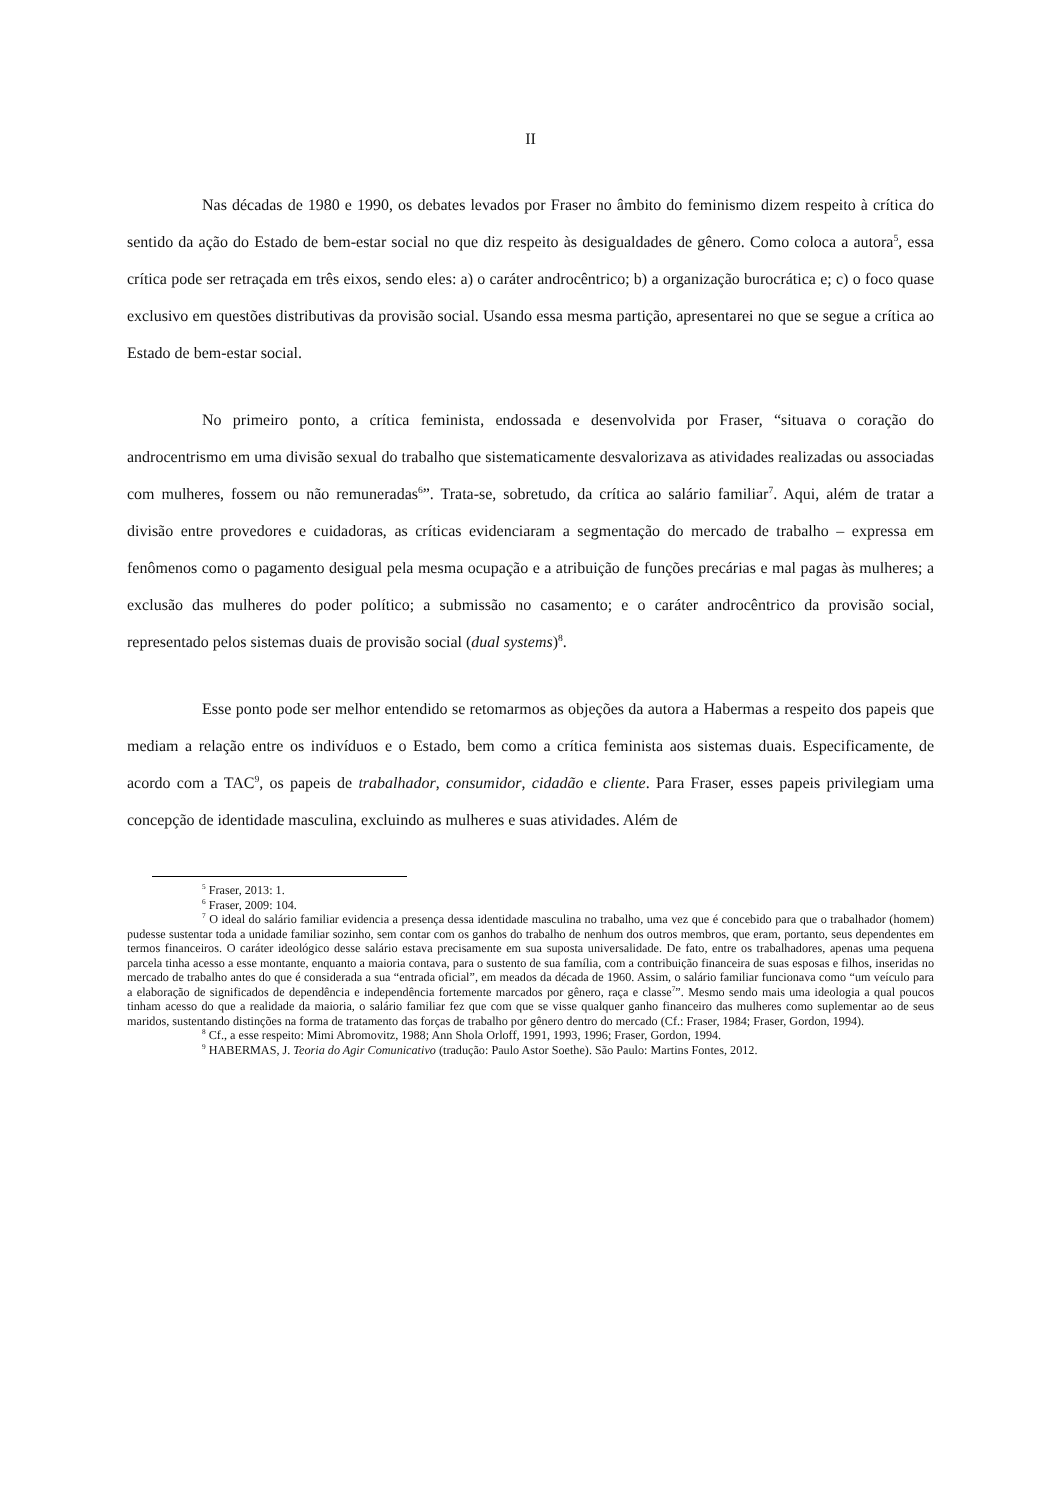II
Nas décadas de 1980 e 1990, os debates levados por Fraser no âmbito do feminismo dizem respeito à crítica do sentido da ação do Estado de bem-estar social no que diz respeito às desigualdades de gênero. Como coloca a autora<sup>5</sup>, essa crítica pode ser retraçada em três eixos, sendo eles: a) o caráter androcêntrico; b) a organização burocrática e; c) o foco quase exclusivo em questões distributivas da provisão social. Usando essa mesma partição, apresentarei no que se segue a crítica ao Estado de bem-estar social.
No primeiro ponto, a crítica feminista, endossada e desenvolvida por Fraser, “situava o coração do androcentrismo em uma divisão sexual do trabalho que sistematicamente desvalorizava as atividades realizadas ou associadas com mulheres, fossem ou não remuneradas<sup>6</sup>”. Trata-se, sobretudo, da crítica ao salário familiar<sup>7</sup>. Aqui, além de tratar a divisão entre provedores e cuidadoras, as críticas evidenciaram a segmentação do mercado de trabalho – expressa em fenômenos como o pagamento desigual pela mesma ocupação e a atribuição de funções precárias e mal pagas às mulheres; a exclusão das mulheres do poder político; a submissão no casamento; e o caráter androcêntrico da provisão social, representado pelos sistemas duais de provisão social (dual systems)<sup>8</sup>.
Esse ponto pode ser melhor entendido se retomarmos as objeções da autora a Habermas a respeito dos papeis que mediam a relação entre os indivíduos e o Estado, bem como a crítica feminista aos sistemas duais. Especificamente, de acordo com a TAC<sup>9</sup>, os papeis de trabalhador, consumidor, cidadão e cliente. Para Fraser, esses papeis privilegiam uma concepção de identidade masculina, excluindo as mulheres e suas atividades. Além de
<sup>5</sup> Fraser, 2013: 1.
<sup>6</sup> Fraser, 2009: 104.
<sup>7</sup> O ideal do salário familiar evidencia a presença dessa identidade masculina no trabalho, uma vez que é concebido para que o trabalhador (homem) pudesse sustentar toda a unidade familiar sozinho, sem contar com os ganhos do trabalho de nenhum dos outros membros, que eram, portanto, seus dependentes em termos financeiros. O caráter ideológico desse salário estava precisamente em sua suposta universalidade. De fato, entre os trabalhadores, apenas uma pequena parcela tinha acesso a esse montante, enquanto a maioria contava, para o sustento de sua família, com a contribuição financeira de suas esposas e filhos, inseridas no mercado de trabalho antes do que é considerada a sua “entrada oficial”, em meados da década de 1960. Assim, o salário familiar funcionava como “um veículo para a elaboração de significados de dependência e independência fortemente marcados por gênero, raça e classe<sup>7</sup>”. Mesmo sendo mais uma ideologia a qual poucos tinham acesso do que a realidade da maioria, o salário familiar fez que com que se visse qualquer ganho financeiro das mulheres como suplementar ao de seus maridos, sustentando distinções na forma de tratamento das forças de trabalho por gênero dentro do mercado (Cf.: Fraser, 1984; Fraser, Gordon, 1994).
<sup>8</sup> Cf., a esse respeito: Mimi Abromovitz, 1988; Ann Shola Orloff, 1991, 1993, 1996; Fraser, Gordon, 1994.
<sup>9</sup> HABERMAS, J. Teoria do Agir Comunicativo (tradução: Paulo Astor Soethe). São Paulo: Martins Fontes, 2012.